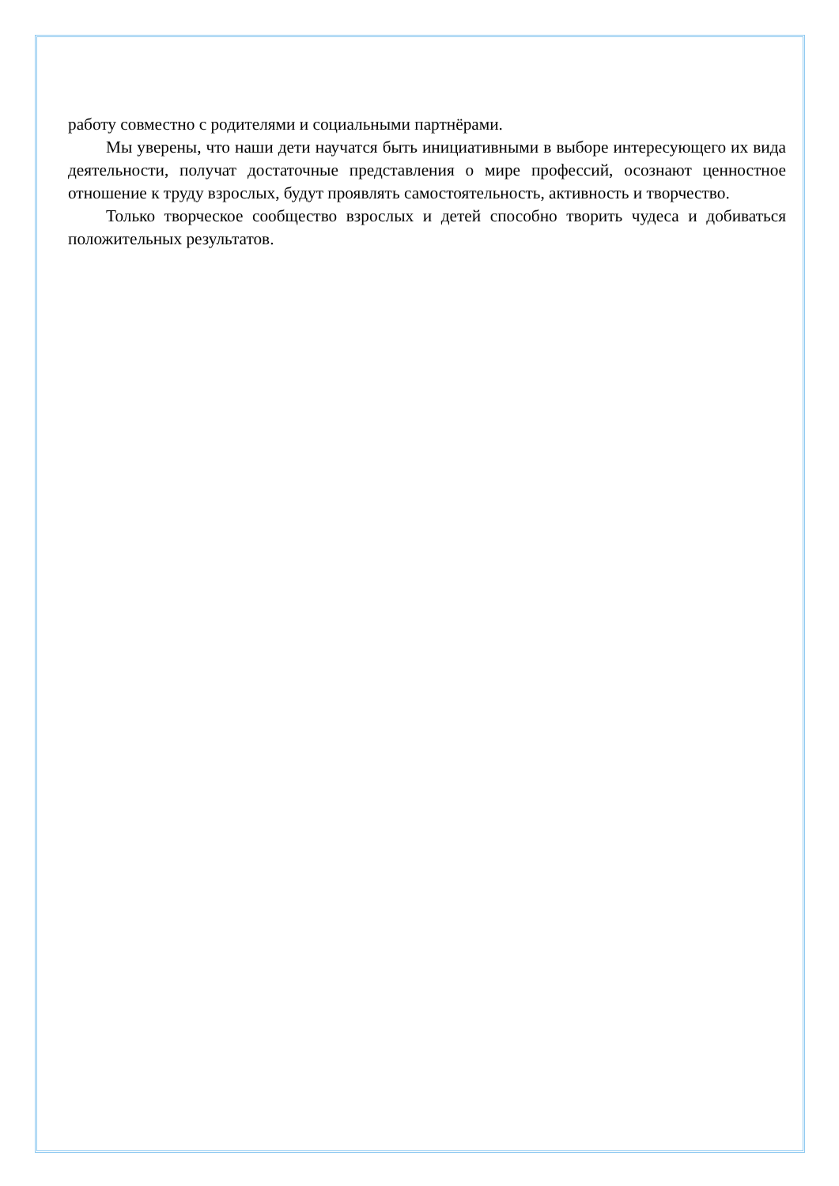работу совместно с родителями и социальными партнёрами.
Мы уверены, что наши дети научатся быть инициативными в выборе интересующего их вида деятельности, получат достаточные представления о мире профессий, осознают ценностное отношение к труду взрослых, будут проявлять самостоятельность, активность и творчество.
Только творческое сообщество взрослых и детей способно творить чудеса и добиваться положительных результатов.